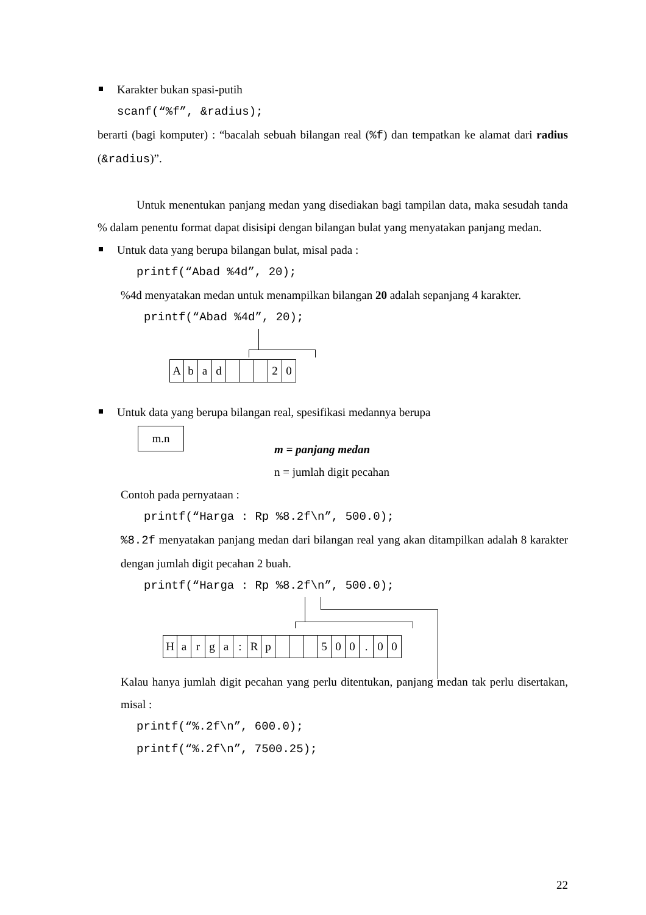Karakter bukan spasi-putih
scanf(“%f”, &radius);
berarti (bagi komputer) : “bacalah sebuah bilangan real (%f) dan tempatkan ke alamat dari radius (&radius)”.
Untuk menentukan panjang medan yang disediakan bagi tampilan data, maka sesudah tanda % dalam penentu format dapat disisipi dengan bilangan bulat yang menyatakan panjang medan.
Untuk data yang berupa bilangan bulat, misal pada :
printf(“Abad %4d”, 20);
%4d menyatakan medan untuk menampilkan bilangan 20 adalah sepanjang 4 karakter.
printf(“Abad %4d”, 20);
| A | b | a | d | | | | 2 | 0 |
Untuk data yang berupa bilangan real, spesifikasi medannya berupa
m.n
m = panjang medan
n = jumlah digit pecahan
Contoh pada pernyataan :
printf(“Harga : Rp %8.2f\n”, 500.0);
%8.2f menyatakan panjang medan dari bilangan real yang akan ditampilkan adalah 8 karakter dengan jumlah digit pecahan 2 buah.
printf(“Harga : Rp %8.2f\n”, 500.0);
| H | a | r | g | a | : | R | p | | | | 5 | 0 | 0 | . | 0 | 0 |
Kalau hanya jumlah digit pecahan yang perlu ditentukan, panjang medan tak perlu disertakan, misal :
printf(“%.2f\n”, 600.0);
printf(“%.2f\n”, 7500.25);
22